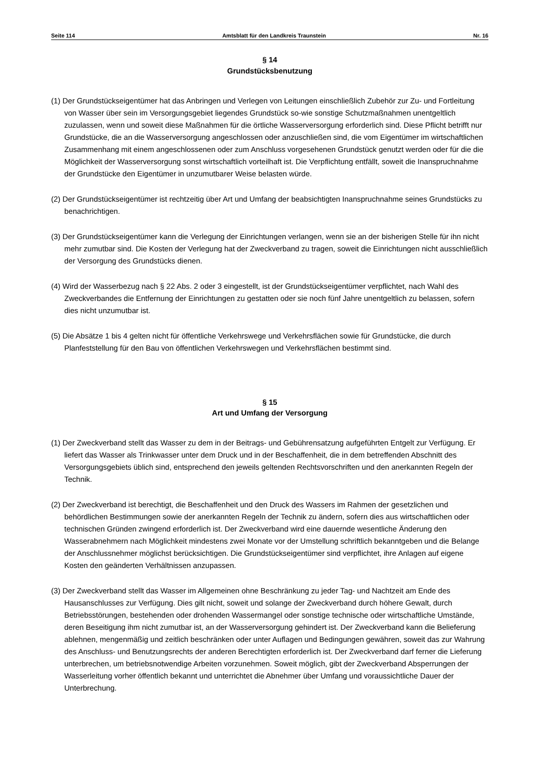Seite 114 Amtsblatt für den Landkreis Traunstein Nr. 16
§ 14
Grundstücksbenutzung
(1) Der Grundstückseigentümer hat das Anbringen und Verlegen von Leitungen einschließlich Zubehör zur Zu- und Fortleitung von Wasser über sein im Versorgungsgebiet liegendes Grundstück so-wie sonstige Schutzmaßnahmen unentgeltlich zuzulassen, wenn und soweit diese Maßnahmen für die örtliche Wasserversorgung erforderlich sind. Diese Pflicht betrifft nur Grundstücke, die an die Wasserversorgung angeschlossen oder anzuschließen sind, die vom Eigentümer im wirtschaftlichen Zusammenhang mit einem angeschlossenen oder zum Anschluss vorgesehenen Grundstück genutzt werden oder für die die Möglichkeit der Wasserversorgung sonst wirtschaftlich vorteilhaft ist. Die Verpflichtung entfällt, soweit die Inanspruchnahme der Grundstücke den Eigentümer in unzumutbarer Weise belasten würde.
(2) Der Grundstückseigentümer ist rechtzeitig über Art und Umfang der beabsichtigten Inanspruchnahme seines Grundstücks zu benachrichtigen.
(3) Der Grundstückseigentümer kann die Verlegung der Einrichtungen verlangen, wenn sie an der bisherigen Stelle für ihn nicht mehr zumutbar sind. Die Kosten der Verlegung hat der Zweckverband zu tragen, soweit die Einrichtungen nicht ausschließlich der Versorgung des Grundstücks dienen.
(4) Wird der Wasserbezug nach § 22 Abs. 2 oder 3 eingestellt, ist der Grundstückseigentümer verpflichtet, nach Wahl des Zweckverbandes die Entfernung der Einrichtungen zu gestatten oder sie noch fünf Jahre unentgeltlich zu belassen, sofern dies nicht unzumutbar ist.
(5) Die Absätze 1 bis 4 gelten nicht für öffentliche Verkehrswege und Verkehrsflächen sowie für Grundstücke, die durch Planfeststellung für den Bau von öffentlichen Verkehrswegen und Verkehrsflächen bestimmt sind.
§ 15
Art und Umfang der Versorgung
(1) Der Zweckverband stellt das Wasser zu dem in der Beitrags- und Gebührensatzung aufgeführten Entgelt zur Verfügung. Er liefert das Wasser als Trinkwasser unter dem Druck und in der Beschaffenheit, die in dem betreffenden Abschnitt des Versorgungsgebiets üblich sind, entsprechend den jeweils geltenden Rechtsvorschriften und den anerkannten Regeln der Technik.
(2) Der Zweckverband ist berechtigt, die Beschaffenheit und den Druck des Wassers im Rahmen der gesetzlichen und behördlichen Bestimmungen sowie der anerkannten Regeln der Technik zu ändern, sofern dies aus wirtschaftlichen oder technischen Gründen zwingend erforderlich ist. Der Zweckverband wird eine dauernde wesentliche Änderung den Wasserabnehmern nach Möglichkeit mindestens zwei Monate vor der Umstellung schriftlich bekanntgeben und die Belange der Anschlussnehmer möglichst berücksichtigen. Die Grundstückseigentümer sind verpflichtet, ihre Anlagen auf eigene Kosten den geänderten Verhältnissen anzupassen.
(3) Der Zweckverband stellt das Wasser im Allgemeinen ohne Beschränkung zu jeder Tag- und Nachtzeit am Ende des Hausanschlusses zur Verfügung. Dies gilt nicht, soweit und solange der Zweckverband durch höhere Gewalt, durch Betriebsstörungen, bestehenden oder drohenden Wassermangel oder sonstige technische oder wirtschaftliche Umstände, deren Beseitigung ihm nicht zumutbar ist, an der Wasserversorgung gehindert ist. Der Zweckverband kann die Belieferung ablehnen, mengenmäßig und zeitlich beschränken oder unter Auflagen und Bedingungen gewähren, soweit das zur Wahrung des Anschluss- und Benutzungsrechts der anderen Berechtigten erforderlich ist. Der Zweckverband darf ferner die Lieferung unterbrechen, um betriebsnotwendige Arbeiten vorzunehmen. Soweit möglich, gibt der Zweckverband Absperrungen der Wasserleitung vorher öffentlich bekannt und unterrichtet die Abnehmer über Umfang und voraussichtliche Dauer der Unterbrechung.